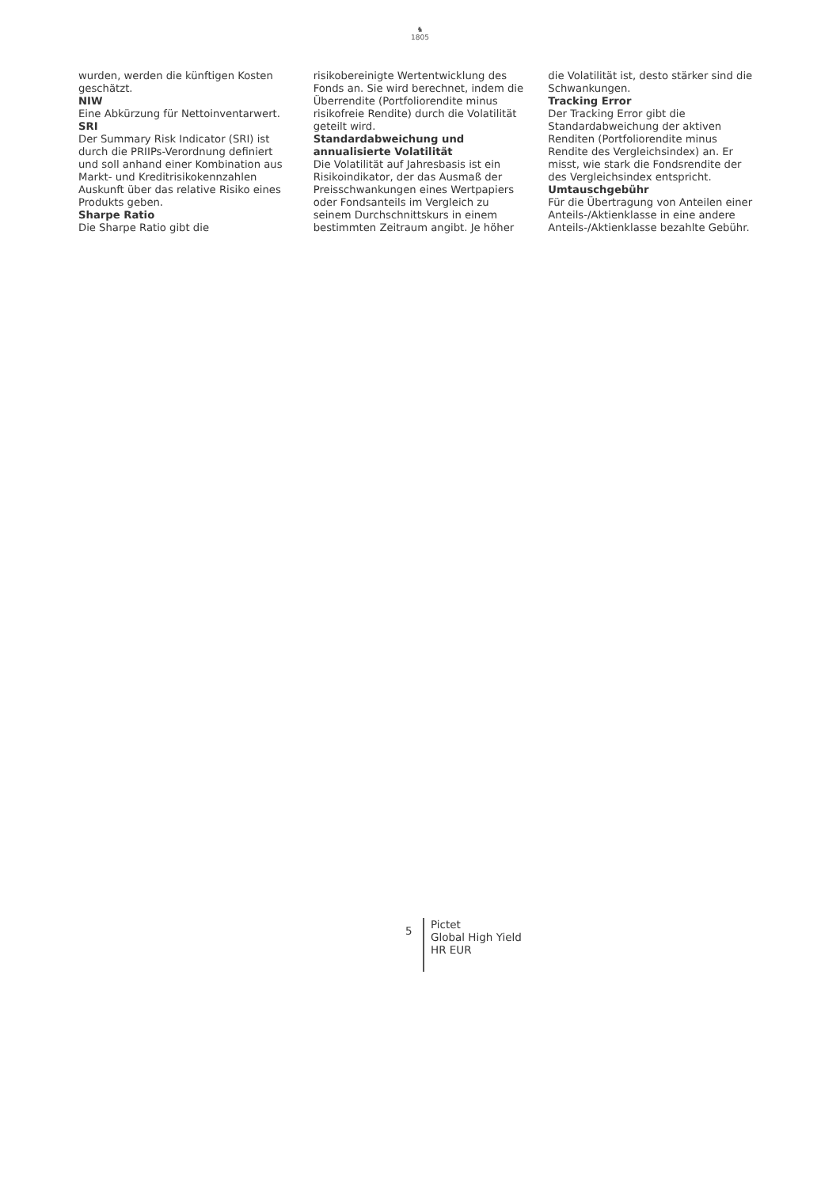♞
1805
wurden, werden die künftigen Kosten geschätzt.
NIW
Eine Abkürzung für Nettoinventarwert.
SRI
Der Summary Risk Indicator (SRI) ist durch die PRIIPs-Verordnung definiert und soll anhand einer Kombination aus Markt- und Kreditrisikokennzahlen Auskunft über das relative Risiko eines Produkts geben.
Sharpe Ratio
Die Sharpe Ratio gibt die
risikobereinigte Wertentwicklung des Fonds an. Sie wird berechnet, indem die Überrendite (Portfoliorendite minus risikofreie Rendite) durch die Volatilität geteilt wird.
Standardabweichung und annualisierte Volatilität
Die Volatilität auf Jahresbasis ist ein Risikoindikator, der das Ausmaß der Preisschwankungen eines Wertpapiers oder Fondsanteils im Vergleich zu seinem Durchschnittskurs in einem bestimmten Zeitraum angibt. Je höher
die Volatilität ist, desto stärker sind die Schwankungen.
Tracking Error
Der Tracking Error gibt die Standardabweichung der aktiven Renditen (Portfoliorendite minus Rendite des Vergleichsindex) an. Er misst, wie stark die Fondsrendite der des Vergleichsindex entspricht.
Umtauschgebühr
Für die Übertragung von Anteilen einer Anteils-/Aktienklasse in eine andere Anteils-/Aktienklasse bezahlte Gebühr.
5
Pictet
Global High Yield
HR EUR